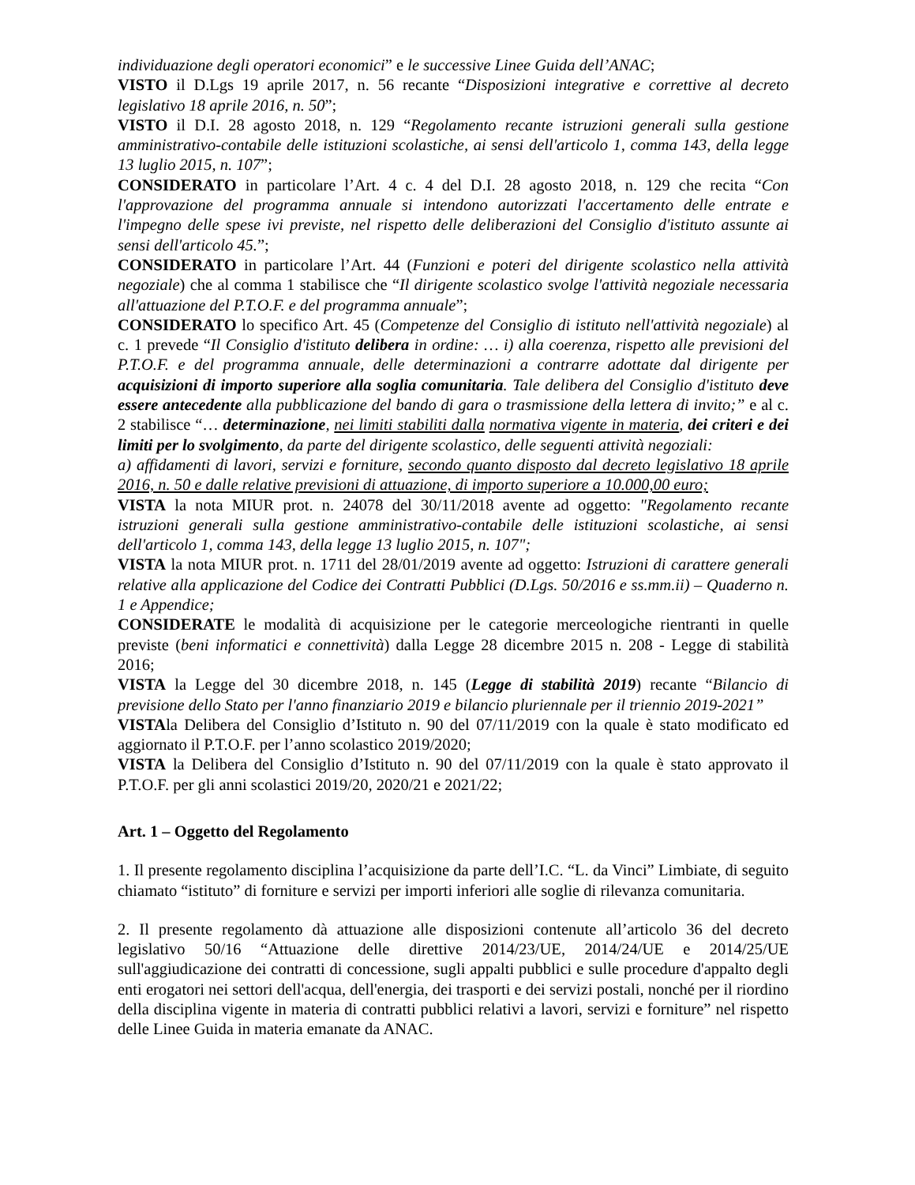individuazione degli operatori economici” e le successive Linee Guida dell’ANAC;
VISTO il D.Lgs 19 aprile 2017, n. 56 recante “Disposizioni integrative e correttive al decreto legislativo 18 aprile 2016, n. 50”;
VISTO il D.I. 28 agosto 2018, n. 129 “Regolamento recante istruzioni generali sulla gestione amministrativo-contabile delle istituzioni scolastiche, ai sensi dell'articolo 1, comma 143, della legge 13 luglio 2015, n. 107”;
CONSIDERATO in particolare l’Art. 4 c. 4 del D.I. 28 agosto 2018, n. 129 che recita “Con l'approvazione del programma annuale si intendono autorizzati l'accertamento delle entrate e l'impegno delle spese ivi previste, nel rispetto delle deliberazioni del Consiglio d'istituto assunte ai sensi dell'articolo 45.”;
CONSIDERATO in particolare l’Art. 44 (Funzioni e poteri del dirigente scolastico nella attività negoziale) che al comma 1 stabilisce che “Il dirigente scolastico svolge l'attività negoziale necessaria all'attuazione del P.T.O.F. e del programma annuale”;
CONSIDERATO lo specifico Art. 45 (Competenze del Consiglio di istituto nell'attività negoziale) al c. 1 prevede “Il Consiglio d'istituto delibera in ordine: … i) alla coerenza, rispetto alle previsioni del P.T.O.F. e del programma annuale, delle determinazioni a contrarre adottate dal dirigente per acquisizioni di importo superiore alla soglia comunitaria. Tale delibera del Consiglio d'istituto deve essere antecedente alla pubblicazione del bando di gara o trasmissione della lettera di invito;” e al c. 2 stabilisce “… determinazione, nei limiti stabiliti dalla normativa vigente in materia, dei criteri e dei limiti per lo svolgimento, da parte del dirigente scolastico, delle seguenti attività negoziali:
a) affidamenti di lavori, servizi e forniture, secondo quanto disposto dal decreto legislativo 18 aprile 2016, n. 50 e dalle relative previsioni di attuazione, di importo superiore a 10.000,00 euro;
VISTA la nota MIUR prot. n. 24078 del 30/11/2018 avente ad oggetto: "Regolamento recante istruzioni generali sulla gestione amministrativo-contabile delle istituzioni scolastiche, ai sensi dell'articolo 1, comma 143, della legge 13 luglio 2015, n. 107";
VISTA la nota MIUR prot. n. 1711 del 28/01/2019 avente ad oggetto: Istruzioni di carattere generali relative alla applicazione del Codice dei Contratti Pubblici (D.Lgs. 50/2016 e ss.mm.ii) – Quaderno n. 1 e Appendice;
CONSIDERATE le modalità di acquisizione per le categorie merceologiche rientranti in quelle previste (beni informatici e connettività) dalla Legge 28 dicembre 2015 n. 208 - Legge di stabilità 2016;
VISTA la Legge del 30 dicembre 2018, n. 145 (Legge di stabilità 2019) recante “Bilancio di previsione dello Stato per l'anno finanziario 2019 e bilancio pluriennale per il triennio 2019-2021”
VISTAla Delibera del Consiglio d’Istituto n. 90 del 07/11/2019 con la quale è stato modificato ed aggiornato il P.T.O.F. per l’anno scolastico 2019/2020;
VISTA la Delibera del Consiglio d’Istituto n. 90 del 07/11/2019 con la quale è stato approvato il P.T.O.F. per gli anni scolastici 2019/20, 2020/21 e 2021/22;
Art. 1 – Oggetto del Regolamento
1. Il presente regolamento disciplina l’acquisizione da parte dell’I.C. “L. da Vinci” Limbiate, di seguito chiamato “istituto” di forniture e servizi per importi inferiori alle soglie di rilevanza comunitaria.
2. Il presente regolamento dà attuazione alle disposizioni contenute all’articolo 36 del decreto legislativo 50/16 “Attuazione delle direttive 2014/23/UE, 2014/24/UE e 2014/25/UE sull'aggiudicazione dei contratti di concessione, sugli appalti pubblici e sulle procedure d'appalto degli enti erogatori nei settori dell'acqua, dell'energia, dei trasporti e dei servizi postali, nonché per il riordino della disciplina vigente in materia di contratti pubblici relativi a lavori, servizi e forniture” nel rispetto delle Linee Guida in materia emanate da ANAC.